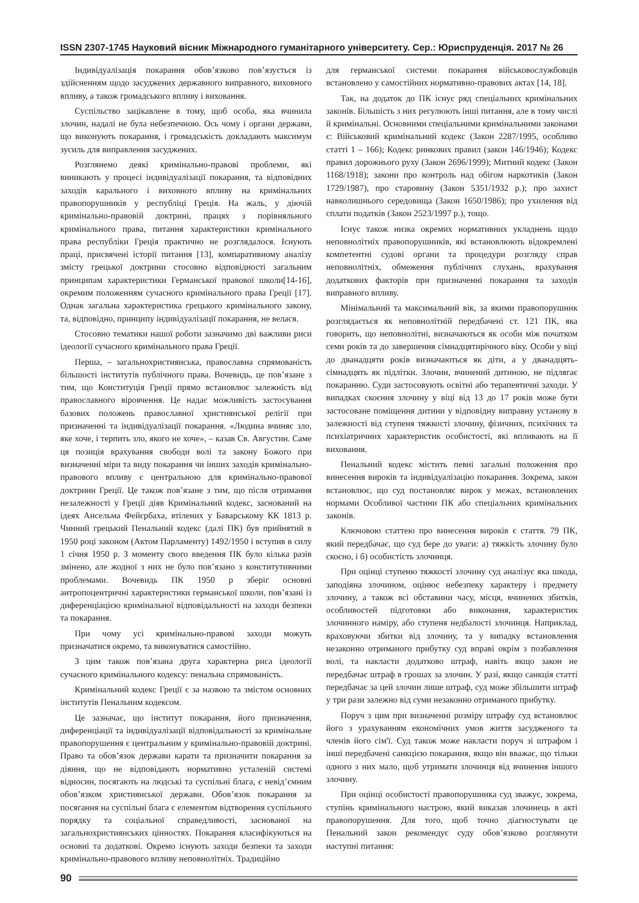ISSN 2307-1745 Науковий вісник Міжнародного гуманітарного університету. Сер.: Юриспруденція. 2017 № 26
Індивідуалізація покарання обов’язково пов’язується із здійсненням щодо засуджених державного виправного, виховного впливу, а також громадського впливу і виховання.
Суспільство зацікавлене в тому, щоб особа, яка вчинила злочин, надалі не була небезпечною. Ось чому і органи держави, що виконують покарання, і громадськість докладають максимум зусиль для виправлення засуджених.
Розглянемо деякі кримінально-правові проблеми, які виникають у процесі індивідуалізації покарання, та відповідних заходів карального і виховного впливу на кримінальних правопорушників у республіці Греція. На жаль, у діючій кримінально-правовій доктрині, працях з порівняльного кримінального права, питання характеристики кримінального права республіки Греція практично не розглядалося. Існують праці, присвячені історії питання [13], компаративному аналізу змісту грецької доктрини стосовно відповідності загальним принципам характеристики Германської правової школи[14-16], окремим положенням сучасного кримінального права Греції [17]. Однак загальна характеристика грецького кримінального закону, та, відповідно, принципу індивідуалізації покарання, не велася.
Стосовно тематики нашої роботи зазначимо дві важливи риси ідеології сучасного кримінального права Греції.
Перша, – загальнохристиянська, православна спрямованість більшості інститутів публічного права. Вочевидь, це пов’язане з тим, що Конституція Греції прямо встановлює залежність від православного віровчення. Це надає можливість застосування базових положень православної християнської релігії при призначенні та індивідуалізації покарання. «Людина вчиняє зло, яке хоче, і терпить зло, якого не хоче», – казав Св. Августин. Саме ця позиція врахування свободи волі та закону Божого при визначенні міри та виду покарання чи інших заходів кримінально-правового впливу є центральною для кримінально-правової доктрини Греції. Це також пов’язане з тим, що після отримання незалежності у Греції діяв Кримінальний кодекс, заснований на ідеях Ансельма Фейєрбаха, втілених у Баварському КК 1813 р. Чинний грецький Пенальний кодекс (далі ПК) був прийнятий в 1950 році законом (Актом Парламенту) 1492/1950 і вступив в силу 1 січня 1950 р. З моменту свого введення ПК було кілька разів змінено, але жодної з них не було пов’язано з конститутивними проблемами. Вочевидь ПК 1950 р зберіг основні антропоцентричні характеристики германської школи, пов’язані із диференціацією кримінальної відповідальності на заходи безпеки та покарання.
При чому усі кримінально-правові заходи можуть призначатися окремо, та виконуватися самостійно.
З цим також пов’язана друга характерна риса ідеології сучасного кримінального кодексу: пенальна спрямованість.
Кримінальний кодекс Греції є за назвою та змістом основних інститутів Пенальним кодексом.
Це зазначає, що інститут покарання, його призначення, диференціації та індивідуалізації відповідальності за кримінальне правопорушення є центральним у кримінально-правовій доктрині. Право та обов’язок держави карати та призначити покарання за діяння, що не відповідають нормативно усталеній системі відносин, посягають на людські та суспільні блага, є невід’ємним обов’язком християнської держави. Обов’язок покарання за посягання на суспільні блага є елементом відтворення суспільного порядку та соціальної справедливості, заснованої на загальнохристиянських цінностях. Покарання класифікуються на основні та додаткові. Окремо існують заходи безпеки та заходи кримінально-правового впливу неповнолітніх. Традиційно
для германської системи покарання військовослужбовців встановлено у самостійних нормативно-правових актах [14, 18].
Так, на додаток до ПК існує ряд спеціальних кримінальних законів. Більшість з них регулюють інші питання, але в тому числі й кримінальні. Основними спеціальними кримінальними законами є: Військовий кримінальний кодекс (Закон 2287/1995, особливо статті 1 – 166); Кодекс ринкових правил (закон 146/1946); Кодекс правил дорожнього руху (Закон 2696/1999); Митний кодекс (Закон 1168/1918); закони про контроль над обігом наркотиків (Закон 1729/1987), про старовину (Закон 5351/1932 р.); про захист навколишнього середовища (Закон 1650/1986); про ухилення від сплати податків (Закон 2523/1997 р.), тощо.
Існує також низка окремих нормативних укладнень щодо неповнолітніх правопорушників, які встановлюють відокремлені компетентні судові органи та процедури розгляду справ неповнолітніх, обмеження публічних слухань, врахування додаткових факторів при призначенні покарання та заходів виправного впливу.
Мінімальний та максимальний вік, за якими правопорушник розглядається як неповнолітній передбачені ст. 121 ПК, яка говорить, що неповнолітні, визначаються як особи між початком семи років та до завершення сімнадцятирічного віку. Особи у віці до дванадцяти років визначаються як діти, а у дванадцять-сімнадцять як підлітки. Злочин, вчинений дитиною, не підлягає покаранню. Суди застосовують освітні або терапевтичні заходи. У випадках скоєння злочину у віці від 13 до 17 років може бути застосоване поміщення дитини у відповідну виправну установу в залежності від ступеня тяжкості злочину, фізичних, психічних та психіатричних характеристик особистості, які впливають на її виховання.
Пенальний кодекс містить певні загальні положення про винесення вироків та індивідуалізацію покарання. Зокрема, закон встановлює, що суд постановляє вирок у межах, встановлених нормами Особливої частини ПК або спеціальних кримінальних законів.
Ключовою статтею про винесення вироків є стаття. 79 ПК, який передбачає, що суд бере до уваги: а) тяжкість злочину було скоєно, і б) особистість злочинця.
При оцінці ступеню тяжкості злочину суд аналізує яка шкода, заподіяна злочином, оцінює небезпеку характеру і предмету злочину, а також всі обставини часу, місця, вчинених збитків, особливостей підготовки або виконання, характеристик злочинного наміру, або ступеня недбалості злочинця. Наприклад, враховуючи збитки від злочину, та у випадку встановлення незаконно отриманого прибутку суд вправі окрім з позбавлення волі, та накласти додатково штраф, навіть якщо закон не передбачає штраф в грошах за злочин. У разі, якщо санкція статті передбачає за цей злочин лише штраф, суд може збільшити штраф у три рази залежно від суми незаконно отриманого прибутку.
Поруч з цим при визначенні розміру штрафу суд встановлює його з урахуванням економічних умов життя засудженого та членів його сім'ї. Суд також може накласти поруч зі штрафом і інші передбачені санкцією покарання, якщо він вважає, що тільки одного з них мало, щоб утримати злочинця від вчинення іншого злочину.
При оцінці особистості правопорушника суд зважує, зокрема, ступінь кримінального настрою, який виказав злочинець в акті правопорушення. Для того, щоб точно діагностувати це Пенальний закон рекомендує суду обов’язково розглянути наступні питання:
90